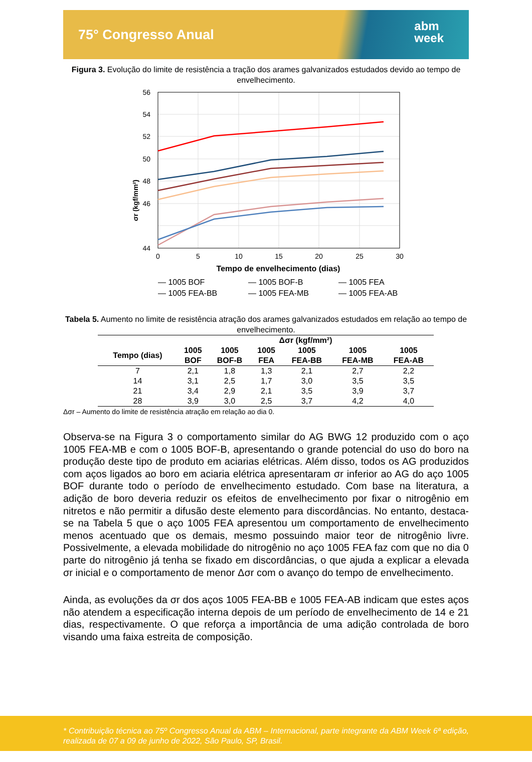75° Congresso Anual
abm
week
Figura 3. Evolução do limite de resistência a tração dos arames galvanizados estudados devido ao tempo de envelhecimento.
σr (kgf/mm²)
56
54
52
50
48
46
44
0
5
10
15
20
25
30
Tempo de envelhecimento (dias)
— 1005 BOF — 1005 BOF-B — 1005 FEA — 1005 FEA-BB — 1005 FEA-MB — 1005 FEA-AB
Tabela 5. Aumento no limite de resistência atração dos arames galvanizados estudados em relação ao tempo de envelhecimento.
| | Δσr (kgf/mm²) | | | | | |
| --- | --- | --- | --- | --- | --- | --- |
| Tempo (dias) | 1005 BOF | 1005 BOF-B | 1005 FEA | 1005 FEA-BB | 1005 FEA-MB | 1005 FEA-AB |
| 7 | 2,1 | 1,8 | 1,3 | 2,1 | 2,7 | 2,2 |
| 14 | 3,1 | 2,5 | 1,7 | 3,0 | 3,5 | 3,5 |
| 21 | 3,4 | 2,9 | 2,1 | 3,5 | 3,9 | 3,7 |
| 28 | 3,9 | 3,0 | 2,5 | 3,7 | 4,2 | 4,0 |
Δσr – Aumento do limite de resistência atração em relação ao dia 0.
Observa-se na Figura 3 o comportamento similar do AG BWG 12 produzido com o aço 1005 FEA-MB e com o 1005 BOF-B, apresentando o grande potencial do uso do boro na produção deste tipo de produto em aciarias elétricas. Além disso, todos os AG produzidos com aços ligados ao boro em aciaria elétrica apresentaram σr inferior ao AG do aço 1005 BOF durante todo o período de envelhecimento estudado. Com base na literatura, a adição de boro deveria reduzir os efeitos de envelhecimento por fixar o nitrogênio em nitretos e não permitir a difusão deste elemento para discordâncias. No entanto, destaca-se na Tabela 5 que o aço 1005 FEA apresentou um comportamento de envelhecimento menos acentuado que os demais, mesmo possuindo maior teor de nitrogênio livre. Possivelmente, a elevada mobilidade do nitrogênio no aço 1005 FEA faz com que no dia 0 parte do nitrogênio já tenha se fixado em discordâncias, o que ajuda a explicar a elevada σr inicial e o comportamento de menor Δσr com o avanço do tempo de envelhecimento.
Ainda, as evoluções da σr dos aços 1005 FEA-BB e 1005 FEA-AB indicam que estes aços não atendem a especificação interna depois de um período de envelhecimento de 14 e 21 dias, respectivamente. O que reforça a importância de uma adição controlada de boro visando uma faixa estreita de composição.
* Contribuição técnica ao 75º Congresso Anual da ABM – Internacional, parte integrante da ABM Week 6ª edição, realizada de 07 a 09 de junho de 2022, São Paulo, SP, Brasil.